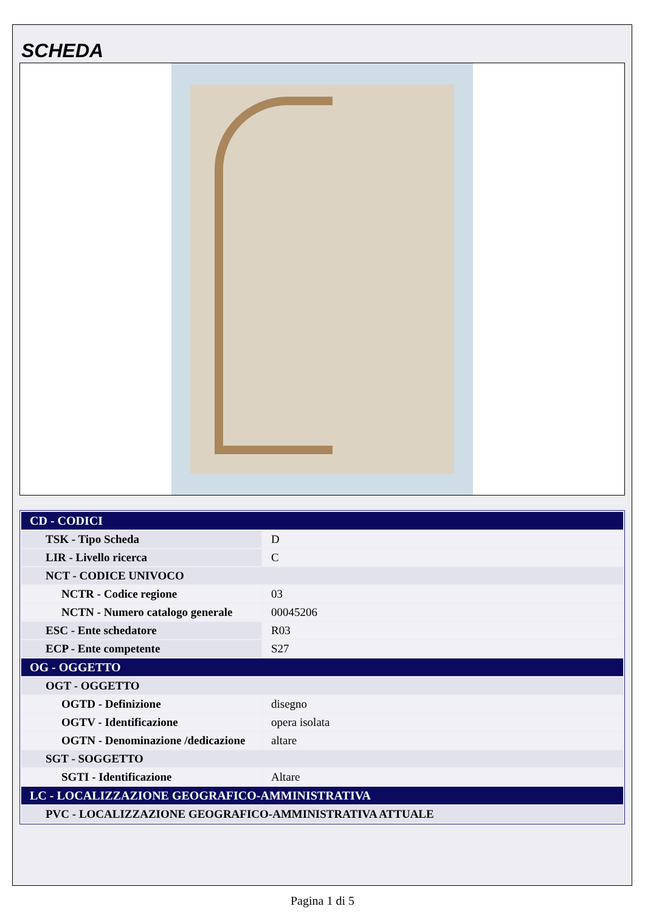SCHEDA
| CD - CODICI | |
| TSK - Tipo Scheda | D |
| LIR - Livello ricerca | C |
| NCT - CODICE UNIVOCO | |
| NCTR - Codice regione | 03 |
| NCTN - Numero catalogo generale | 00045206 |
| ESC - Ente schedatore | R03 |
| ECP - Ente competente | S27 |
| OG - OGGETTO | |
| OGT - OGGETTO | |
| OGTD - Definizione | disegno |
| OGTV - Identificazione | opera isolata |
| OGTN - Denominazione /dedicazione | altare |
| SGT - SOGGETTO | |
| SGTI - Identificazione | Altare |
| LC - LOCALIZZAZIONE GEOGRAFICO-AMMINISTRATIVA | |
| PVC - LOCALIZZAZIONE GEOGRAFICO-AMMINISTRATIVA ATTUALE | |
Pagina 1 di 5